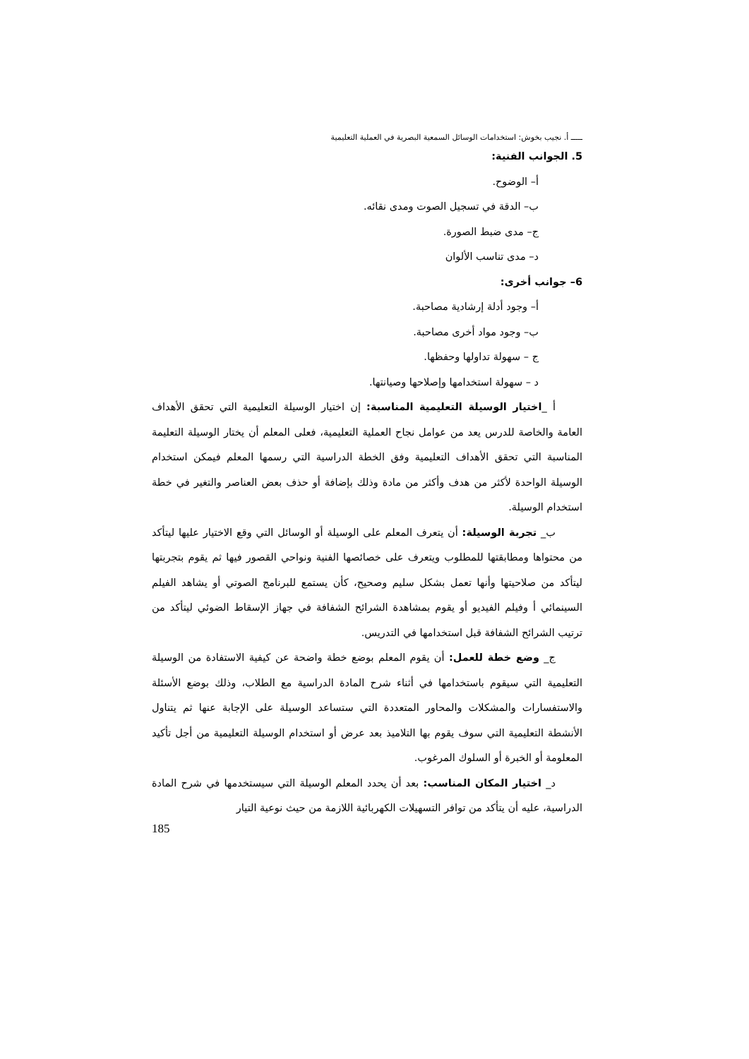ـــــ أ. نجيب بخوش: استخدامات الوسائل السمعية البصرية في العملية التعليمية
5. الجوانب الفنية:
أ– الوضوح.
ب– الدقة في تسجيل الصوت ومدى نقائه.
ج– مدى ضبط الصورة.
د– مدى تناسب الألوان
6– جوانب أخرى:
أ– وجود أدلة إرشادية مصاحبة.
ب– وجود مواد أخرى مصاحبة.
ج – سهولة تداولها وحفظها.
د – سهولة استخدامها وإصلاحها وصيانتها.
أ _اختيار الوسيلة التعليمية المناسبة: إن اختيار الوسيلة التعليمية التي تحقق الأهداف العامة والخاصة للدرس يعد من عوامل نجاح العملية التعليمية، فعلى المعلم أن يختار الوسيلة التعليمة المناسبة التي تحقق الأهداف التعليمية وفق الخطة الدراسية التي رسمها المعلم فيمكن استخدام الوسيلة الواحدة لأكثر من هدف وأكثر من مادة وذلك بإضافة أو حذف بعض العناصر والتغير في خطة استخدام الوسيلة.
ب_ تجربة الوسيلة: أن يتعرف المعلم على الوسيلة أو الوسائل التي وقع الاختيار عليها ليتأكد من محتواها ومطابقتها للمطلوب ويتعرف على خصائصها الفنية ونواحي القصور فيها ثم يقوم بتجربتها ليتأكد من صلاحيتها وأنها تعمل بشكل سليم وصحيح، كأن يستمع للبرنامج الصوتي أو يشاهد الفيلم السينمائي أ وفيلم الفيديو أو يقوم بمشاهدة الشرائح الشفافة في جهاز الإسقاط الضوئي ليتأكد من ترتيب الشرائح الشفافة قبل استخدامها في التدريس.
ج_ وضع خطة للعمل: أن يقوم المعلم بوضع خطة واضحة عن كيفية الاستفادة من الوسيلة التعليمية التي سيقوم باستخدامها في أثناء شرح المادة الدراسية مع الطلاب، وذلك بوضع الأسئلة والاستفسارات والمشكلات والمحاور المتعددة التي ستساعد الوسيلة على الإجابة عنها ثم يتناول الأنشطة التعليمية التي سوف يقوم بها التلاميذ بعد عرض أو استخدام الوسيلة التعليمية من أجل تأكيد المعلومة أو الخبرة أو السلوك المرغوب.
د_ اختيار المكان المناسب: بعد أن يحدد المعلم الوسيلة التي سيستخدمها في شرح المادة الدراسية، عليه أن يتأكد من توافر التسهيلات الكهربائية اللازمة من حيث نوعية التيار
185